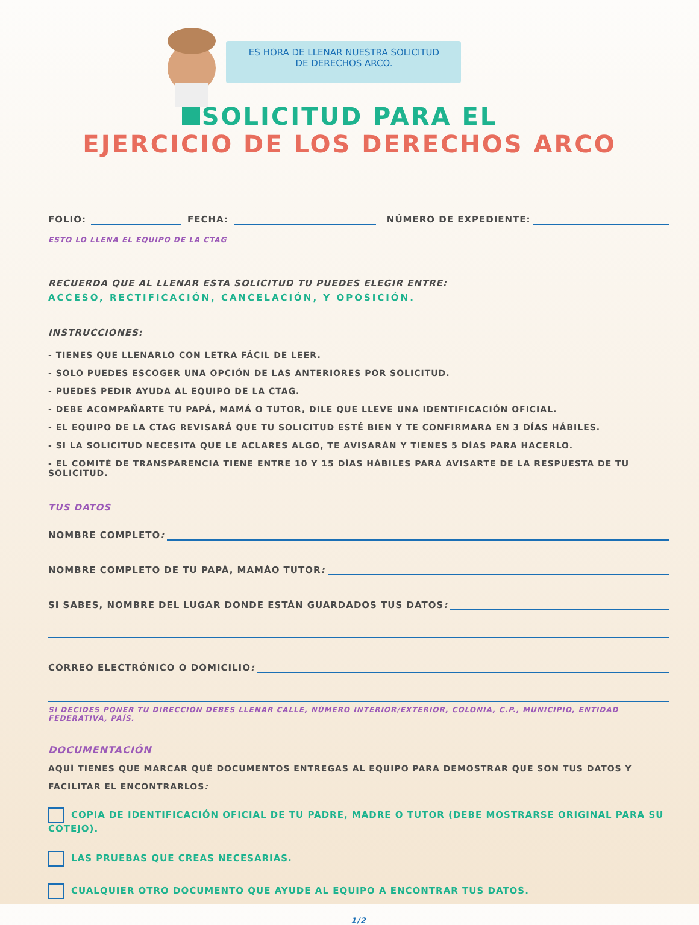ES HORA DE LLENAR NUESTRA SOLICITUD
DE DERECHOS ARCO.
SOLICITUD PARA EL
EJERCICIO DE LOS DERECHOS ARCO
FOLIO: FECHA: NÚMERO DE EXPEDIENTE:
ESTO LO LLENA EL EQUIPO DE LA CTAG
RECUERDA QUE AL LLENAR ESTA SOLICITUD TU PUEDES ELEGIR ENTRE:
ACCESO, RECTIFICACIÓN, CANCELACIÓN, Y OPOSICIÓN.
INSTRUCCIONES:
- TIENES QUE LLENARLO CON LETRA FÁCIL DE LEER.
- SOLO PUEDES ESCOGER UNA OPCIÓN DE LAS ANTERIORES POR SOLICITUD.
- PUEDES PEDIR AYUDA AL EQUIPO DE LA CTAG.
- DEBE ACOMPAÑARTE TU PAPÁ, MAMÁ O TUTOR, DILE QUE LLEVE UNA IDENTIFICACIÓN OFICIAL.
- EL EQUIPO DE LA CTAG REVISARÁ QUE TU SOLICITUD ESTÉ BIEN Y TE CONFIRMARA EN 3 DÍAS HÁBILES.
- SI LA SOLICITUD NECESITA QUE LE ACLARES ALGO, TE AVISARÁN Y TIENES 5 DÍAS PARA HACERLO.
- EL COMITÉ DE TRANSPARENCIA TIENE ENTRE 10 Y 15 DÍAS HÁBILES PARA AVISARTE DE LA RESPUESTA DE TU SOLICITUD.
TUS DATOS
NOMBRE COMPLETO:
NOMBRE COMPLETO DE TU PAPÁ, MAMÁO TUTOR:
SI SABES, NOMBRE DEL LUGAR DONDE ESTÁN GUARDADOS TUS DATOS:
CORREO ELECTRÓNICO O DOMICILIO:
SI DECIDES PONER TU DIRECCIÓN DEBES LLENAR CALLE, NÚMERO INTERIOR/EXTERIOR, COLONIA, C.P., MUNICIPIO, ENTIDAD FEDERATIVA, PAÍS.
DOCUMENTACIÓN
AQUÍ TIENES QUE MARCAR QUÉ DOCUMENTOS ENTREGAS AL EQUIPO PARA DEMOSTRAR QUE SON TUS DATOS Y FACILITAR EL ENCONTRARLOS:
COPIA DE IDENTIFICACIÓN OFICIAL DE TU PADRE, MADRE O TUTOR (DEBE MOSTRARSE ORIGINAL PARA SU COTEJO).
LAS PRUEBAS QUE CREAS NECESARIAS.
CUALQUIER OTRO DOCUMENTO QUE AYUDE AL EQUIPO A ENCONTRAR TUS DATOS.
1/2